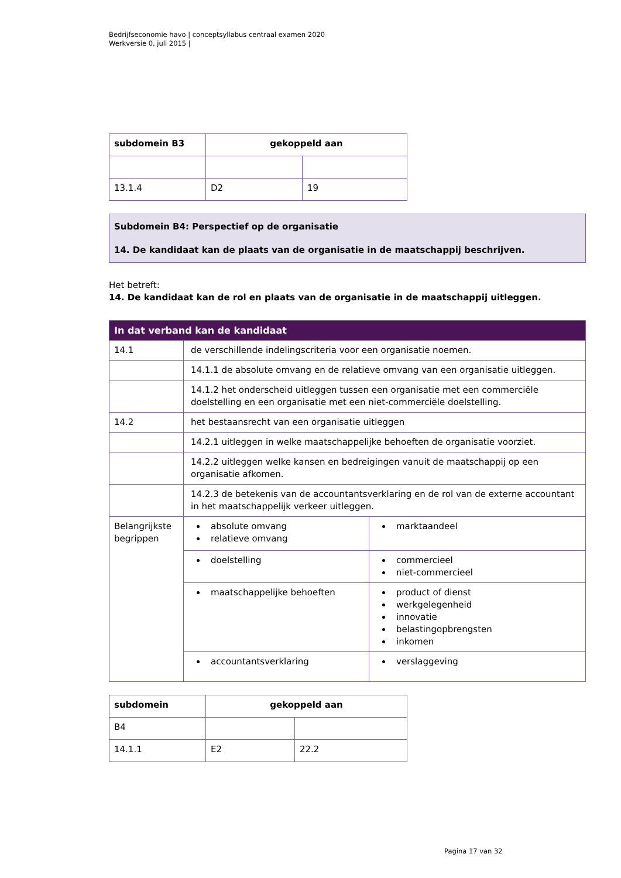Bedrijfseconomie havo | conceptsyllabus centraal examen 2020
Werkversie 0, juli 2015 |
| subdomein B3 | gekoppeld aan | |
| --- | --- | --- |
| 13.1.4 | D2 | 19 |
Subdomein B4: Perspectief op de organisatie
14. De kandidaat kan de plaats van de organisatie in de maatschappij beschrijven.
Het betreft:
14. De kandidaat kan de rol en plaats van de organisatie in de maatschappij uitleggen.
| In dat verband kan de kandidaat | | |
| --- | --- | --- |
| 14.1 | de verschillende indelingscriteria voor een organisatie noemen. | |
| | 14.1.1 de absolute omvang en de relatieve omvang van een organisatie uitleggen. | |
| | 14.1.2 het onderscheid uitleggen tussen een organisatie met een commerciële doelstelling en een organisatie met een niet-commerciële doelstelling. | |
| 14.2 | het bestaansrecht van een organisatie uitleggen | |
| | 14.2.1 uitleggen in welke maatschappelijke behoeften de organisatie voorziet. | |
| | 14.2.2 uitleggen welke kansen en bedreigingen vanuit de maatschappij op een organisatie afkomen. | |
| | 14.2.3 de betekenis van de accountantsverklaring en de rol van de externe accountant in het maatschappelijk verkeer uitleggen. | |
| Belangrijkste begrippen | absolute omvang relatieve omvang | marktaandeel |
| | doelstelling | commercieel niet-commercieel |
| | maatschappelijke behoeften | product of dienst werkgelegenheid innovatie belastingopbrengsten inkomen |
| | accountantsverklaring | verslaggeving |
| subdomein | gekoppeld aan | |
| --- | --- | --- |
| B4 | | |
| 14.1.1 | E2 | 22.2 |
Pagina 17 van 32